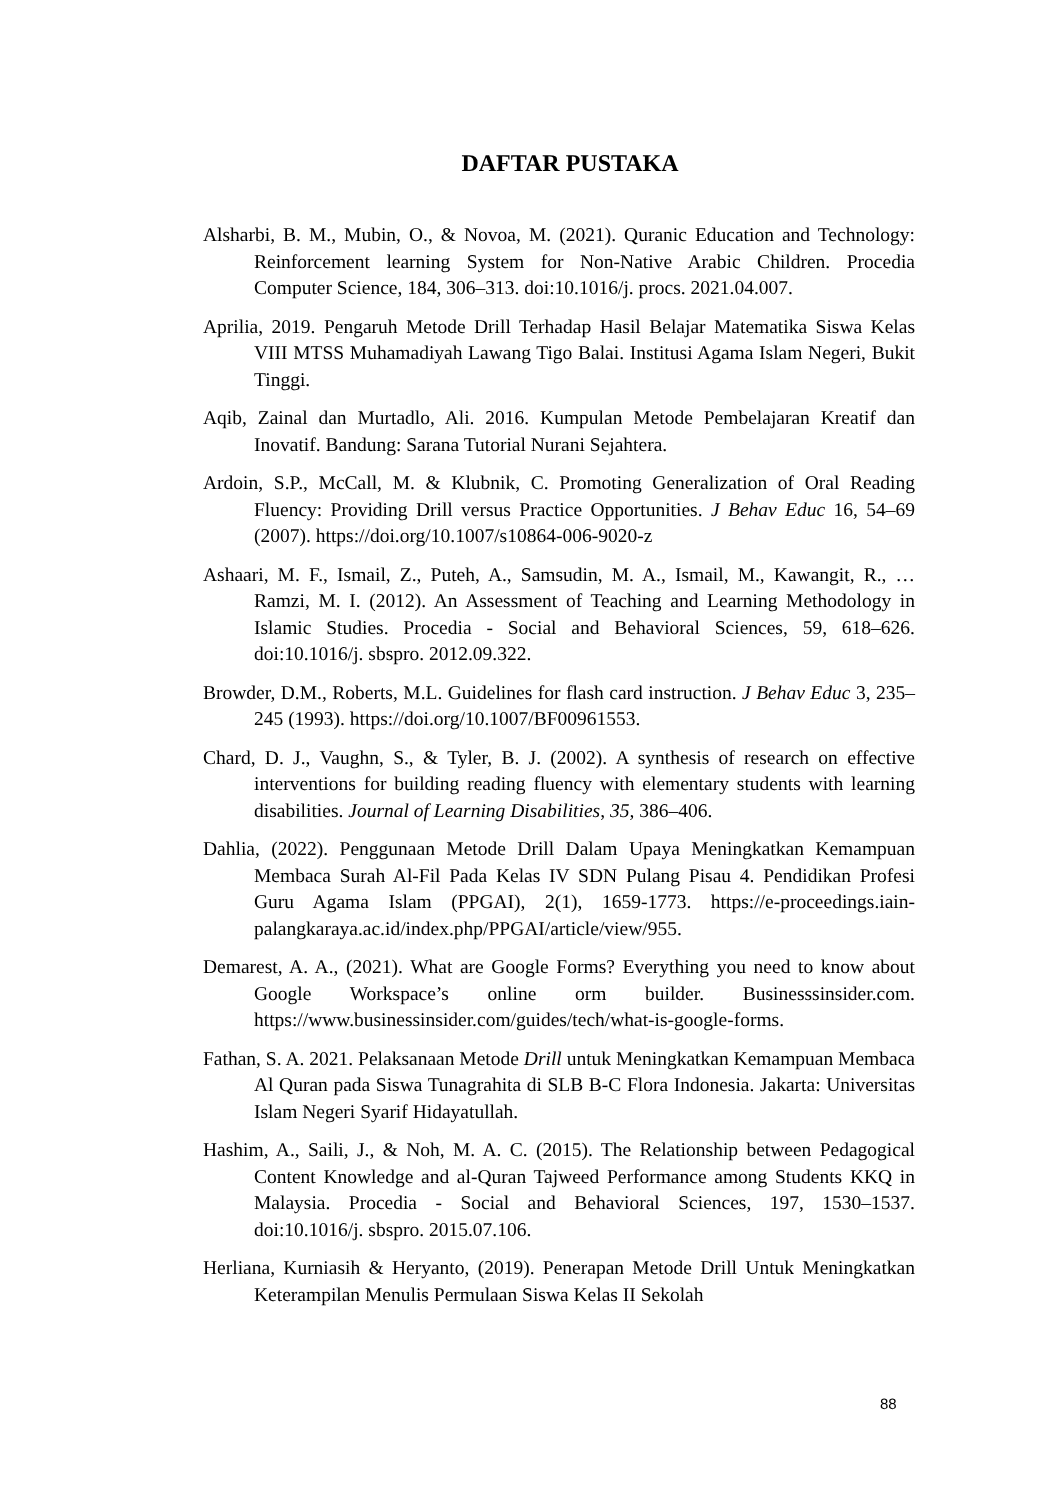DAFTAR PUSTAKA
Alsharbi, B. M., Mubin, O., & Novoa, M. (2021). Quranic Education and Technology: Reinforcement learning System for Non-Native Arabic Children. Procedia Computer Science, 184, 306–313. doi:10.1016/j. procs. 2021.04.007.
Aprilia, 2019. Pengaruh Metode Drill Terhadap Hasil Belajar Matematika Siswa Kelas VIII MTSS Muhamadiyah Lawang Tigo Balai. Institusi Agama Islam Negeri, Bukit Tinggi.
Aqib, Zainal dan Murtadlo, Ali. 2016. Kumpulan Metode Pembelajaran Kreatif dan Inovatif. Bandung: Sarana Tutorial Nurani Sejahtera.
Ardoin, S.P., McCall, M. & Klubnik, C. Promoting Generalization of Oral Reading Fluency: Providing Drill versus Practice Opportunities. J Behav Educ 16, 54–69 (2007). https://doi.org/10.1007/s10864-006-9020-z
Ashaari, M. F., Ismail, Z., Puteh, A., Samsudin, M. A., Ismail, M., Kawangit, R., … Ramzi, M. I. (2012). An Assessment of Teaching and Learning Methodology in Islamic Studies. Procedia - Social and Behavioral Sciences, 59, 618–626. doi:10.1016/j. sbspro. 2012.09.322.
Browder, D.M., Roberts, M.L. Guidelines for flash card instruction. J Behav Educ 3, 235–245 (1993). https://doi.org/10.1007/BF00961553.
Chard, D. J., Vaughn, S., & Tyler, B. J. (2002). A synthesis of research on effective interventions for building reading fluency with elementary students with learning disabilities. Journal of Learning Disabilities, 35, 386–406.
Dahlia, (2022). Penggunaan Metode Drill Dalam Upaya Meningkatkan Kemampuan Membaca Surah Al-Fil Pada Kelas IV SDN Pulang Pisau 4. Pendidikan Profesi Guru Agama Islam (PPGAI), 2(1), 1659-1773. https://e-proceedings.iain-palangkaraya.ac.id/index.php/PPGAI/article/view/955.
Demarest, A. A., (2021). What are Google Forms? Everything you need to know about Google Workspace’s online orm builder. Businesssinsider.com. https://www.businessinsider.com/guides/tech/what-is-google-forms.
Fathan, S. A. 2021. Pelaksanaan Metode Drill untuk Meningkatkan Kemampuan Membaca Al Quran pada Siswa Tunagrahita di SLB B-C Flora Indonesia. Jakarta: Universitas Islam Negeri Syarif Hidayatullah.
Hashim, A., Saili, J., & Noh, M. A. C. (2015). The Relationship between Pedagogical Content Knowledge and al-Quran Tajweed Performance among Students KKQ in Malaysia. Procedia - Social and Behavioral Sciences, 197, 1530–1537. doi:10.1016/j. sbspro. 2015.07.106.
Herliana, Kurniasih & Heryanto, (2019). Penerapan Metode Drill Untuk Meningkatkan Keterampilan Menulis Permulaan Siswa Kelas II Sekolah
88